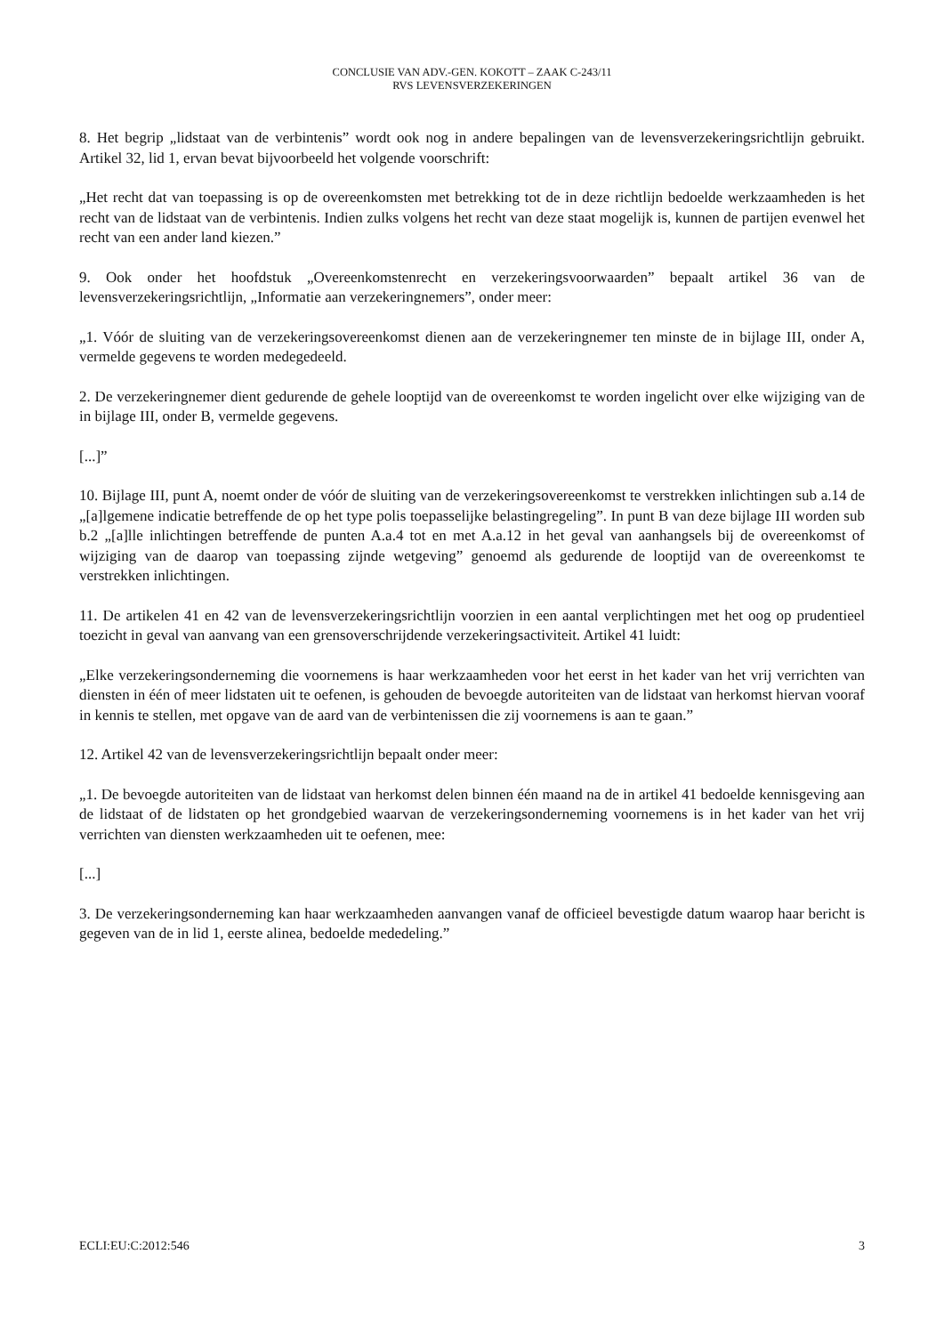CONCLUSIE VAN ADV.-GEN. KOKOTT – ZAAK C-243/11
RVS LEVENSVERZEKERINGEN
8. Het begrip „lidstaat van de verbintenis” wordt ook nog in andere bepalingen van de levensverzekeringsrichtlijn gebruikt. Artikel 32, lid 1, ervan bevat bijvoorbeeld het volgende voorschrift:
„Het recht dat van toepassing is op de overeenkomsten met betrekking tot de in deze richtlijn bedoelde werkzaamheden is het recht van de lidstaat van de verbintenis. Indien zulks volgens het recht van deze staat mogelijk is, kunnen de partijen evenwel het recht van een ander land kiezen.”
9. Ook onder het hoofdstuk „Overeenkomstenrecht en verzekeringsvoorwaarden” bepaalt artikel 36 van de levensverzekeringsrichtlijn, „Informatie aan verzekeringnemers”, onder meer:
„1. Vóór de sluiting van de verzekeringsovereenkomst dienen aan de verzekeringnemer ten minste de in bijlage III, onder A, vermelde gegevens te worden medegedeeld.
2. De verzekeringnemer dient gedurende de gehele looptijd van de overeenkomst te worden ingelicht over elke wijziging van de in bijlage III, onder B, vermelde gegevens.
[...]”
10. Bijlage III, punt A, noemt onder de vóór de sluiting van de verzekeringsovereenkomst te verstrekken inlichtingen sub a.14 de „[a]lgemene indicatie betreffende de op het type polis toepasselijke belastingregeling”. In punt B van deze bijlage III worden sub b.2 „[a]lle inlichtingen betreffende de punten A.a.4 tot en met A.a.12 in het geval van aanhangsels bij de overeenkomst of wijziging van de daarop van toepassing zijnde wetgeving” genoemd als gedurende de looptijd van de overeenkomst te verstrekken inlichtingen.
11. De artikelen 41 en 42 van de levensverzekeringsrichtlijn voorzien in een aantal verplichtingen met het oog op prudentieel toezicht in geval van aanvang van een grensoverschrijdende verzekeringsactiviteit. Artikel 41 luidt:
„Elke verzekeringsonderneming die voornemens is haar werkzaamheden voor het eerst in het kader van het vrij verrichten van diensten in één of meer lidstaten uit te oefenen, is gehouden de bevoegde autoriteiten van de lidstaat van herkomst hiervan vooraf in kennis te stellen, met opgave van de aard van de verbintenissen die zij voornemens is aan te gaan.”
12. Artikel 42 van de levensverzekeringsrichtlijn bepaalt onder meer:
„1. De bevoegde autoriteiten van de lidstaat van herkomst delen binnen één maand na de in artikel 41 bedoelde kennisgeving aan de lidstaat of de lidstaten op het grondgebied waarvan de verzekeringsonderneming voornemens is in het kader van het vrij verrichten van diensten werkzaamheden uit te oefenen, mee:
[...]
3. De verzekeringsonderneming kan haar werkzaamheden aanvangen vanaf de officieel bevestigde datum waarop haar bericht is gegeven van de in lid 1, eerste alinea, bedoelde mededeling.”
ECLI:EU:C:2012:546 3